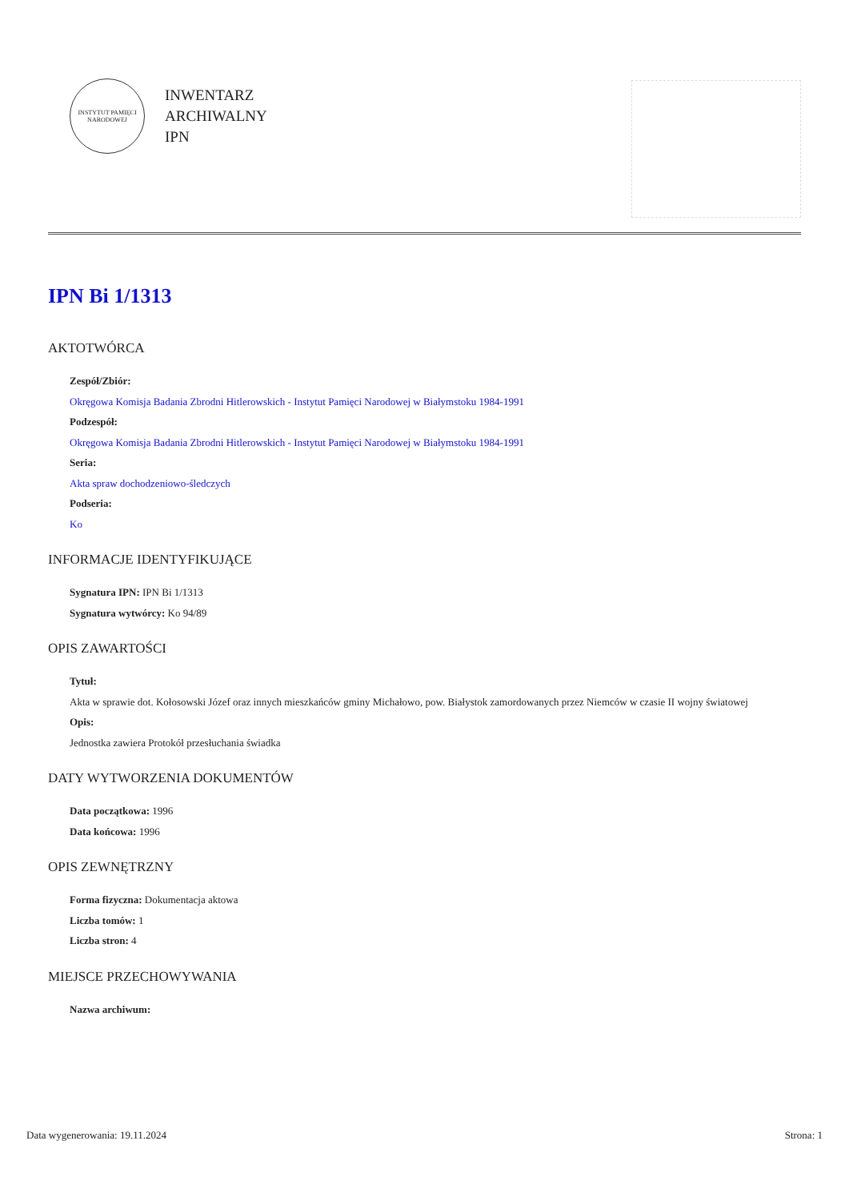INSTYTUT PAMIĘCI NARODOWEJ
INWENTARZ
ARCHIWALNY
IPN
IPN Bi 1/1313
AKTOTWÓRCA
Zespół/Zbiór:
Okręgowa Komisja Badania Zbrodni Hitlerowskich - Instytut Pamięci Narodowej w Białymstoku 1984-1991
Podzespół:
Okręgowa Komisja Badania Zbrodni Hitlerowskich - Instytut Pamięci Narodowej w Białymstoku 1984-1991
Seria:
Akta spraw dochodzeniowo-śledczych
Podseria:
Ko
INFORMACJE IDENTYFIKUJĄCE
Sygnatura IPN: IPN Bi 1/1313
Sygnatura wytwórcy: Ko 94/89
OPIS ZAWARTOŚCI
Tytuł:
Akta w sprawie dot. Kołosowski Józef oraz innych mieszkańców gminy Michałowo, pow. Białystok zamordowanych przez Niemców w czasie II wojny światowej
Opis:
Jednostka zawiera Protokół przesłuchania świadka
DATY WYTWORZENIA DOKUMENTÓW
Data początkowa: 1996
Data końcowa: 1996
OPIS ZEWNĘTRZNY
Forma fizyczna: Dokumentacja aktowa
Liczba tomów: 1
Liczba stron: 4
MIEJSCE PRZECHOWYWANIA
Nazwa archiwum:
Data wygenerowania: 19.11.2024 Strona: 1